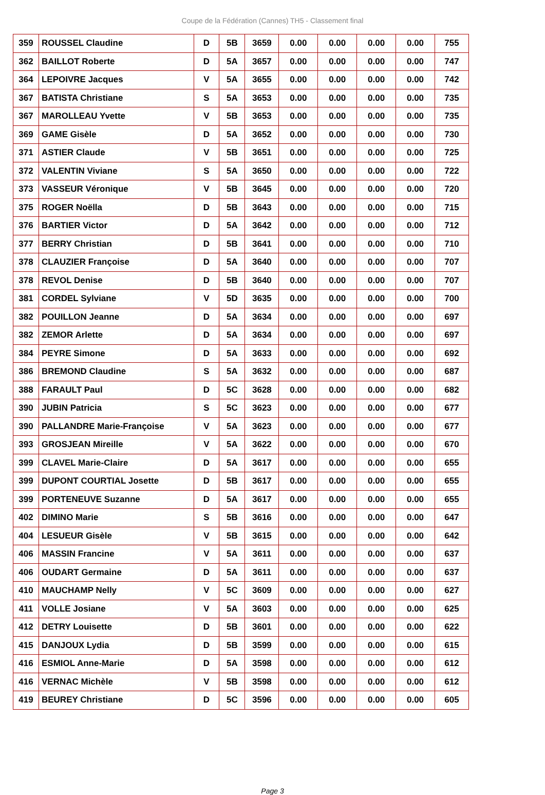Coupe de la Fédération (Cannes) TH5 - Classement final
| 359 | ROUSSEL Claudine | D | 5B | 3659 | 0.00 | 0.00 | 0.00 | 0.00 | 755 |
| 362 | BAILLOT Roberte | D | 5A | 3657 | 0.00 | 0.00 | 0.00 | 0.00 | 747 |
| 364 | LEPOIVRE Jacques | V | 5A | 3655 | 0.00 | 0.00 | 0.00 | 0.00 | 742 |
| 367 | BATISTA Christiane | S | 5A | 3653 | 0.00 | 0.00 | 0.00 | 0.00 | 735 |
| 367 | MAROLLEAU Yvette | V | 5B | 3653 | 0.00 | 0.00 | 0.00 | 0.00 | 735 |
| 369 | GAME Gisèle | D | 5A | 3652 | 0.00 | 0.00 | 0.00 | 0.00 | 730 |
| 371 | ASTIER Claude | V | 5B | 3651 | 0.00 | 0.00 | 0.00 | 0.00 | 725 |
| 372 | VALENTIN Viviane | S | 5A | 3650 | 0.00 | 0.00 | 0.00 | 0.00 | 722 |
| 373 | VASSEUR Véronique | V | 5B | 3645 | 0.00 | 0.00 | 0.00 | 0.00 | 720 |
| 375 | ROGER Noëlla | D | 5B | 3643 | 0.00 | 0.00 | 0.00 | 0.00 | 715 |
| 376 | BARTIER Victor | D | 5A | 3642 | 0.00 | 0.00 | 0.00 | 0.00 | 712 |
| 377 | BERRY Christian | D | 5B | 3641 | 0.00 | 0.00 | 0.00 | 0.00 | 710 |
| 378 | CLAUZIER Françoise | D | 5A | 3640 | 0.00 | 0.00 | 0.00 | 0.00 | 707 |
| 378 | REVOL Denise | D | 5B | 3640 | 0.00 | 0.00 | 0.00 | 0.00 | 707 |
| 381 | CORDEL Sylviane | V | 5D | 3635 | 0.00 | 0.00 | 0.00 | 0.00 | 700 |
| 382 | POUILLON Jeanne | D | 5A | 3634 | 0.00 | 0.00 | 0.00 | 0.00 | 697 |
| 382 | ZEMOR Arlette | D | 5A | 3634 | 0.00 | 0.00 | 0.00 | 0.00 | 697 |
| 384 | PEYRE Simone | D | 5A | 3633 | 0.00 | 0.00 | 0.00 | 0.00 | 692 |
| 386 | BREMOND Claudine | S | 5A | 3632 | 0.00 | 0.00 | 0.00 | 0.00 | 687 |
| 388 | FARAULT Paul | D | 5C | 3628 | 0.00 | 0.00 | 0.00 | 0.00 | 682 |
| 390 | JUBIN Patricia | S | 5C | 3623 | 0.00 | 0.00 | 0.00 | 0.00 | 677 |
| 390 | PALLANDRE Marie-Françoise | V | 5A | 3623 | 0.00 | 0.00 | 0.00 | 0.00 | 677 |
| 393 | GROSJEAN Mireille | V | 5A | 3622 | 0.00 | 0.00 | 0.00 | 0.00 | 670 |
| 399 | CLAVEL Marie-Claire | D | 5A | 3617 | 0.00 | 0.00 | 0.00 | 0.00 | 655 |
| 399 | DUPONT COURTIAL Josette | D | 5B | 3617 | 0.00 | 0.00 | 0.00 | 0.00 | 655 |
| 399 | PORTENEUVE Suzanne | D | 5A | 3617 | 0.00 | 0.00 | 0.00 | 0.00 | 655 |
| 402 | DIMINO Marie | S | 5B | 3616 | 0.00 | 0.00 | 0.00 | 0.00 | 647 |
| 404 | LESUEUR Gisèle | V | 5B | 3615 | 0.00 | 0.00 | 0.00 | 0.00 | 642 |
| 406 | MASSIN Francine | V | 5A | 3611 | 0.00 | 0.00 | 0.00 | 0.00 | 637 |
| 406 | OUDART Germaine | D | 5A | 3611 | 0.00 | 0.00 | 0.00 | 0.00 | 637 |
| 410 | MAUCHAMP Nelly | V | 5C | 3609 | 0.00 | 0.00 | 0.00 | 0.00 | 627 |
| 411 | VOLLE Josiane | V | 5A | 3603 | 0.00 | 0.00 | 0.00 | 0.00 | 625 |
| 412 | DETRY Louisette | D | 5B | 3601 | 0.00 | 0.00 | 0.00 | 0.00 | 622 |
| 415 | DANJOUX Lydia | D | 5B | 3599 | 0.00 | 0.00 | 0.00 | 0.00 | 615 |
| 416 | ESMIOL Anne-Marie | D | 5A | 3598 | 0.00 | 0.00 | 0.00 | 0.00 | 612 |
| 416 | VERNAC Michèle | V | 5B | 3598 | 0.00 | 0.00 | 0.00 | 0.00 | 612 |
| 419 | BEUREY Christiane | D | 5C | 3596 | 0.00 | 0.00 | 0.00 | 0.00 | 605 |
Page 3